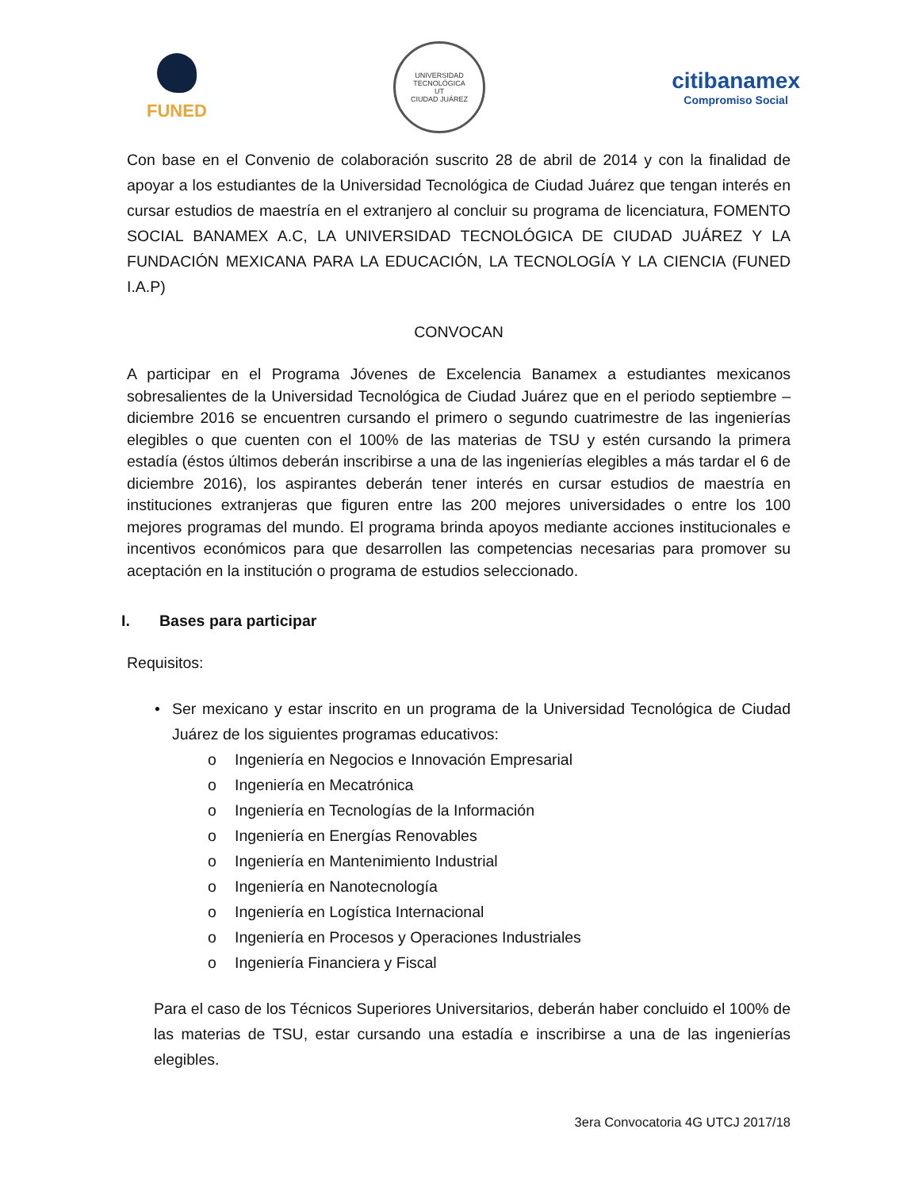FUNED
UNIVERSIDAD TECNOLÓGICA
UT
CIUDAD JUÁREZ
citibanamex
Compromiso Social
Con base en el Convenio de colaboración suscrito 28 de abril de 2014 y con la finalidad de apoyar a los estudiantes de la Universidad Tecnológica de Ciudad Juárez que tengan interés en cursar estudios de maestría en el extranjero al concluir su programa de licenciatura, FOMENTO SOCIAL BANAMEX A.C, LA UNIVERSIDAD TECNOLÓGICA DE CIUDAD JUÁREZ Y LA FUNDACIÓN MEXICANA PARA LA EDUCACIÓN, LA TECNOLOGÍA Y LA CIENCIA (FUNED I.A.P)
CONVOCAN
A participar en el Programa Jóvenes de Excelencia Banamex a estudiantes mexicanos sobresalientes de la Universidad Tecnológica de Ciudad Juárez que en el periodo septiembre – diciembre 2016 se encuentren cursando el primero o segundo cuatrimestre de las ingenierías elegibles o que cuenten con el 100% de las materias de TSU y estén cursando la primera estadía (éstos últimos deberán inscribirse a una de las ingenierías elegibles a más tardar el 6 de diciembre 2016), los aspirantes deberán tener interés en cursar estudios de maestría en instituciones extranjeras que figuren entre las 200 mejores universidades o entre los 100 mejores programas del mundo. El programa brinda apoyos mediante acciones institucionales e incentivos económicos para que desarrollen las competencias necesarias para promover su aceptación en la institución o programa de estudios seleccionado.
I. Bases para participar
Requisitos:
• Ser mexicano y estar inscrito en un programa de la Universidad Tecnológica de Ciudad Juárez de los siguientes programas educativos:
o Ingeniería en Negocios e Innovación Empresarial
o Ingeniería en Mecatrónica
o Ingeniería en Tecnologías de la Información
o Ingeniería en Energías Renovables
o Ingeniería en Mantenimiento Industrial
o Ingeniería en Nanotecnología
o Ingeniería en Logística Internacional
o Ingeniería en Procesos y Operaciones Industriales
o Ingeniería Financiera y Fiscal
Para el caso de los Técnicos Superiores Universitarios, deberán haber concluido el 100% de las materias de TSU, estar cursando una estadía e inscribirse a una de las ingenierías elegibles.
3era Convocatoria 4G UTCJ 2017/18